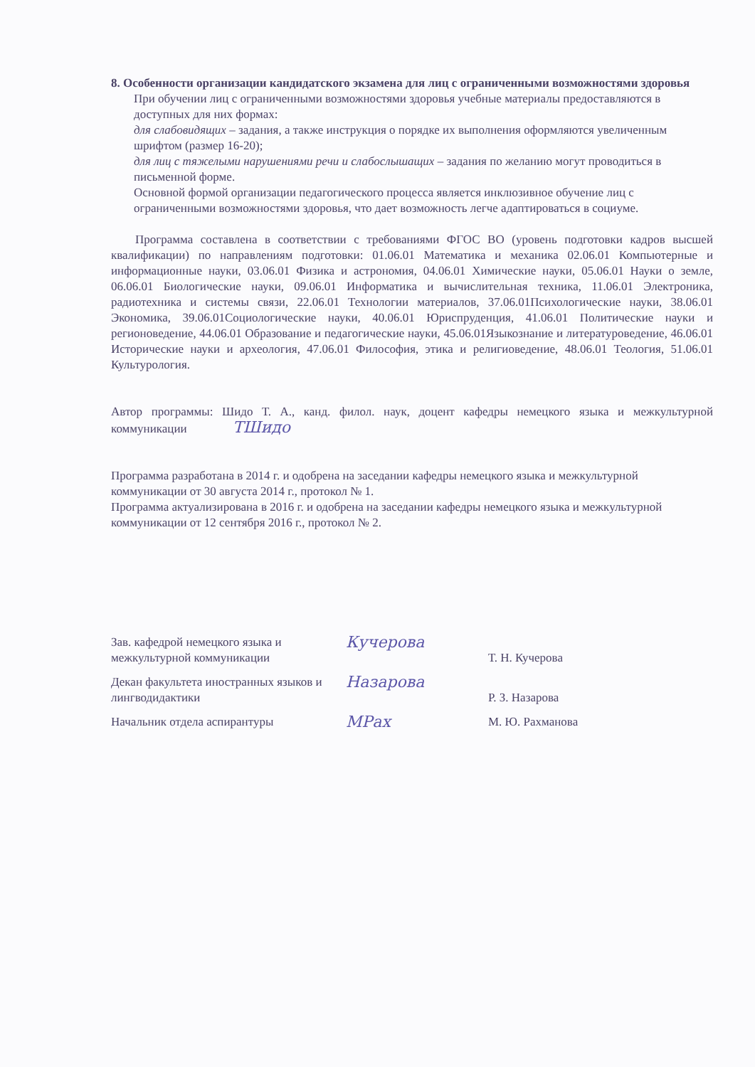8. Особенности организации кандидатского экзамена для лиц с ограниченными возможностями здоровья
При обучении лиц с ограниченными возможностями здоровья учебные материалы предоставляются в доступных для них формах:
для слабовидящих – задания, а также инструкция о порядке их выполнения оформляются увеличенным шрифтом (размер 16-20);
для лиц с тяжелыми нарушениями речи и слабослышащих – задания по желанию могут проводиться в письменной форме.
Основной формой организации педагогического процесса является инклюзивное обучение лиц с ограниченными возможностями здоровья, что дает возможность легче адаптироваться в социуме.
Программа составлена в соответствии с требованиями ФГОС ВО (уровень подготовки кадров высшей квалификации) по направлениям подготовки: 01.06.01 Математика и механика 02.06.01 Компьютерные и информационные науки, 03.06.01 Физика и астрономия, 04.06.01 Химические науки, 05.06.01 Науки о земле, 06.06.01 Биологические науки, 09.06.01 Информатика и вычислительная техника, 11.06.01 Электроника, радиотехника и системы связи, 22.06.01 Технологии материалов, 37.06.01Психологические науки, 38.06.01 Экономика, 39.06.01Социологические науки, 40.06.01 Юриспруденция, 41.06.01 Политические науки и регионоведение, 44.06.01 Образование и педагогические науки, 45.06.01Языкознание и литературоведение, 46.06.01 Исторические науки и археология, 47.06.01 Философия, этика и религиоведение, 48.06.01 Теология, 51.06.01 Культурология.
Автор программы: Шидо Т. А., канд. филол. наук, доцент кафедры немецкого языка и межкультурной коммуникации ТШидо
Программа разработана в 2014 г. и одобрена на заседании кафедры немецкого языка и межкультурной коммуникации от 30 августа 2014 г., протокол № 1.
Программа актуализирована в 2016 г. и одобрена на заседании кафедры немецкого языка и межкультурной коммуникации от 12 сентября 2016 г., протокол № 2.
Зав. кафедрой немецкого языка и межкультурной коммуникации
Кучерова
Т. Н. Кучерова
Декан факультета иностранных языков и лингводидактики
Назарова
Р. З. Назарова
Начальник отдела аспирантуры
МРах
М. Ю. Рахманова